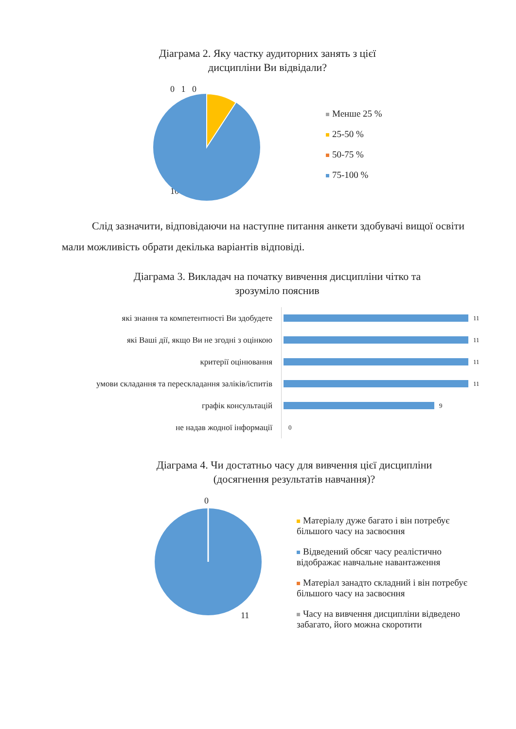Діаграма 2. Яку частку аудиторних занять з цієї
дисципліни Ви відвідали?
Менше 25 %
25-50 %
50-75 %
75-100 %
0 1 0
10
Слід зазначити, відповідаючи на наступне питання анкети здобувачі вищої освіти мали можливість обрати декілька варіантів відповіді.
Діаграма 3. Викладач на початку вивчення дисципліни чітко та
зрозуміло пояснив
які знання та компетентності Ви здобудете
11
які Ваші дії, якщо Ви не згодні з оцінкою
11
критерії оцінювання
11
умови складання та перескладання заліків/іспитів
11
графік консультацій
9
не надав жодної інформації
0
Діаграма 4. Чи достатньо часу для вивчення цієї дисципліни
(досягнення результатів навчання)?
0
11
Матеріалу дуже багато і він потребує більшого часу на засвоєння
Відведений обсяг часу реалістично відображає навчальне навантаження
Матеріал занадто складний і він потребує більшого часу на засвоєння
Часу на вивчення дисципліни відведено забагато, його можна скоротити